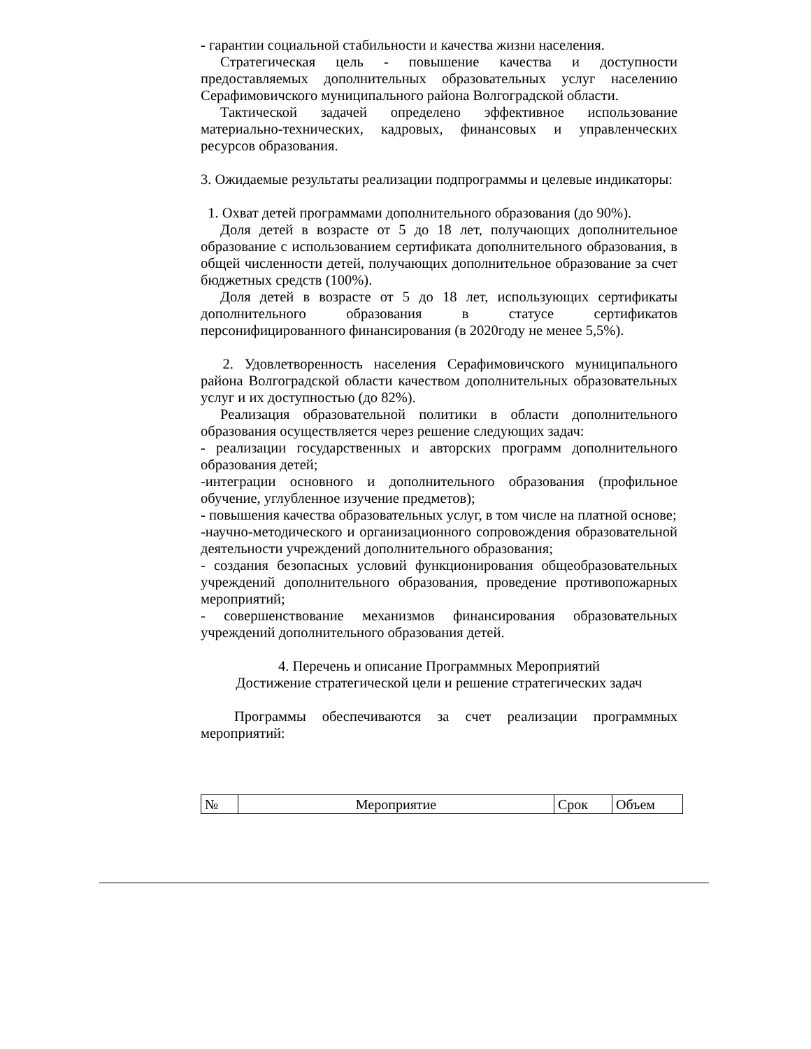- гарантии социальной стабильности и качества жизни населения.
Стратегическая цель - повышение качества и доступности предоставляемых дополнительных образовательных услуг населению Серафимовичского муниципального района Волгоградской области.
Тактической задачей определено эффективное использование материально-технических, кадровых, финансовых и управленческих ресурсов образования.
3. Ожидаемые результаты реализации подпрограммы и целевые индикаторы:
1. Охват детей программами дополнительного образования (до 90%).
Доля детей в возрасте от 5 до 18 лет, получающих дополнительное образование с использованием сертификата дополнительного образования, в общей численности детей, получающих дополнительное образование за счет бюджетных средств (100%).
Доля детей в возрасте от 5 до 18 лет, использующих сертификаты дополнительного образования в статусе сертификатов персонифицированного финансирования (в 2020году не менее 5,5%).
2. Удовлетворенность населения Серафимовичского муниципального района Волгоградской области качеством дополнительных образовательных услуг и их доступностью (до 82%).
Реализация образовательной политики в области дополнительного образования осуществляется через решение следующих задач:
- реализации государственных и авторских программ дополнительного образования детей;
-интеграции основного и дополнительного образования (профильное обучение, углубленное изучение предметов);
- повышения качества образовательных услуг, в том числе на платной основе;
-научно-методического и организационного сопровождения образовательной деятельности учреждений дополнительного образования;
- создания безопасных условий функционирования общеобразовательных учреждений дополнительного образования, проведение противопожарных мероприятий;
- совершенствование механизмов финансирования образовательных учреждений дополнительного образования детей.
4. Перечень и описание Программных Мероприятий
Достижение стратегической цели и решение стратегических задач
Программы обеспечиваются за счет реализации программных мероприятий:
| № | Мероприятие | Срок | Объем |